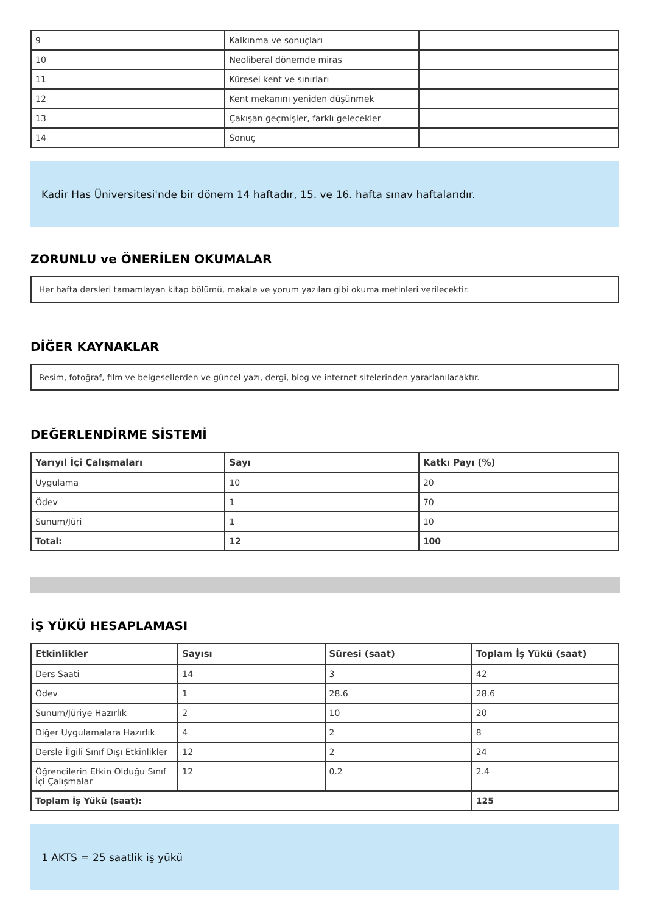| 9 | Kalkınma ve sonuçları | |
| 10 | Neoliberal dönemde miras | |
| 11 | Küresel kent ve sınırları | |
| 12 | Kent mekanını yeniden düşünmek | |
| 13 | Çakışan geçmişler, farklı gelecekler | |
| 14 | Sonuç | |
Kadir Has Üniversitesi'nde bir dönem 14 haftadır, 15. ve 16. hafta sınav haftalarıdır.
ZORUNLU ve ÖNERİLEN OKUMALAR
Her hafta dersleri tamamlayan kitap bölümü, makale ve yorum yazıları gibi okuma metinleri verilecektir.
DİĞER KAYNAKLAR
Resim, fotoğraf, film ve belgesellerden ve güncel yazı, dergi, blog ve internet sitelerinden yararlanılacaktır.
DEĞERLENDİRME SİSTEMİ
| Yarıyıl İçi Çalışmaları | Sayı | Katkı Payı (%) |
| --- | --- | --- |
| Uygulama | 10 | 20 |
| Ödev | 1 | 70 |
| Sunum/Jüri | 1 | 10 |
| Total: | 12 | 100 |
İŞ YÜKÜ HESAPLAMASI
| Etkinlikler | Sayısı | Süresi (saat) | Toplam İş Yükü (saat) |
| --- | --- | --- | --- |
| Ders Saati | 14 | 3 | 42 |
| Ödev | 1 | 28.6 | 28.6 |
| Sunum/Jüriye Hazırlık | 2 | 10 | 20 |
| Diğer Uygulamalara Hazırlık | 4 | 2 | 8 |
| Dersle İlgili Sınıf Dışı Etkinlikler | 12 | 2 | 24 |
| Öğrencilerin Etkin Olduğu Sınıf İçi Çalışmalar | 12 | 0.2 | 2.4 |
| Toplam İş Yükü (saat): | | | 125 |
1 AKTS = 25 saatlik iş yükü